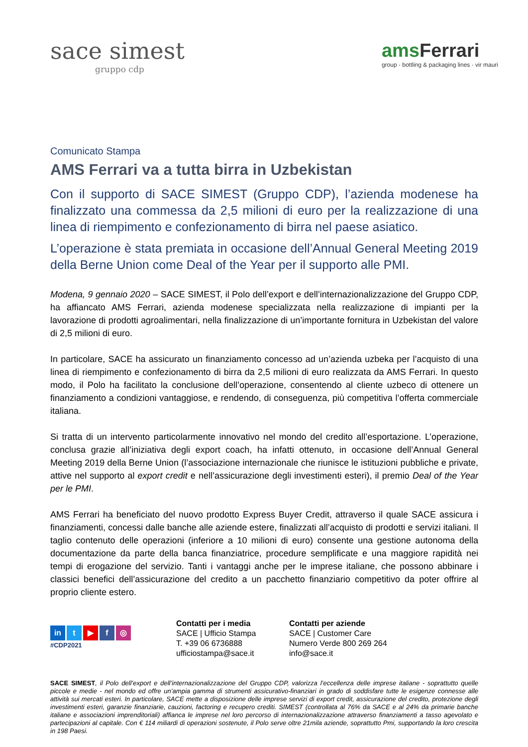sace simest
gruppo cdp
amsFerrari
group · bottling & packaging lines · vir mauri
Comunicato Stampa
AMS Ferrari va a tutta birra in Uzbekistan
Con il supporto di SACE SIMEST (Gruppo CDP), l’azienda modenese ha finalizzato una commessa da 2,5 milioni di euro per la realizzazione di una linea di riempimento e confezionamento di birra nel paese asiatico.
L’operazione è stata premiata in occasione dell’Annual General Meeting 2019 della Berne Union come Deal of the Year per il supporto alle PMI.
Modena, 9 gennaio 2020 – SACE SIMEST, il Polo dell’export e dell’internazionalizzazione del Gruppo CDP, ha affiancato AMS Ferrari, azienda modenese specializzata nella realizzazione di impianti per la lavorazione di prodotti agroalimentari, nella finalizzazione di un’importante fornitura in Uzbekistan del valore di 2,5 milioni di euro.
In particolare, SACE ha assicurato un finanziamento concesso ad un’azienda uzbeka per l’acquisto di una linea di riempimento e confezionamento di birra da 2,5 milioni di euro realizzata da AMS Ferrari. In questo modo, il Polo ha facilitato la conclusione dell’operazione, consentendo al cliente uzbeco di ottenere un finanziamento a condizioni vantaggiose, e rendendo, di conseguenza, più competitiva l’offerta commerciale italiana.
Si tratta di un intervento particolarmente innovativo nel mondo del credito all’esportazione. L’operazione, conclusa grazie all’iniziativa degli export coach, ha infatti ottenuto, in occasione dell’Annual General Meeting 2019 della Berne Union (l’associazione internazionale che riunisce le istituzioni pubbliche e private, attive nel supporto al export credit e nell’assicurazione degli investimenti esteri), il premio Deal of the Year per le PMI.
AMS Ferrari ha beneficiato del nuovo prodotto Express Buyer Credit, attraverso il quale SACE assicura i finanziamenti, concessi dalle banche alle aziende estere, finalizzati all’acquisto di prodotti e servizi italiani. Il taglio contenuto delle operazioni (inferiore a 10 milioni di euro) consente una gestione autonoma della documentazione da parte della banca finanziatrice, procedure semplificate e una maggiore rapidità nei tempi di erogazione del servizio. Tanti i vantaggi anche per le imprese italiane, che possono abbinare i classici benefici dell’assicurazione del credito a un pacchetto finanziario competitivo da poter offrire al proprio cliente estero.
in t ▶ f ◎
#CDP2021
Contatti per i media
SACE | Ufficio Stampa
T. +39 06 6736888
ufficiostampa@sace.it
Contatti per aziende
SACE | Customer Care
Numero Verde 800 269 264
info@sace.it
SACE SIMEST, il Polo dell’export e dell’internazionalizzazione del Gruppo CDP, valorizza l’eccellenza delle imprese italiane - soprattutto quelle piccole e medie - nel mondo ed offre un’ampia gamma di strumenti assicurativo-finanziari in grado di soddisfare tutte le esigenze connesse alle attività sui mercati esteri. In particolare, SACE mette a disposizione delle imprese servizi di export credit, assicurazione del credito, protezione degli investimenti esteri, garanzie finanziarie, cauzioni, factoring e recupero crediti. SIMEST (controllata al 76% da SACE e al 24% da primarie banche italiane e associazioni imprenditoriali) affianca le imprese nel loro percorso di internazionalizzazione attraverso finanziamenti a tasso agevolato e partecipazioni al capitale. Con € 114 miliardi di operazioni sostenute, il Polo serve oltre 21mila aziende, soprattutto Pmi, supportando la loro crescita in 198 Paesi.